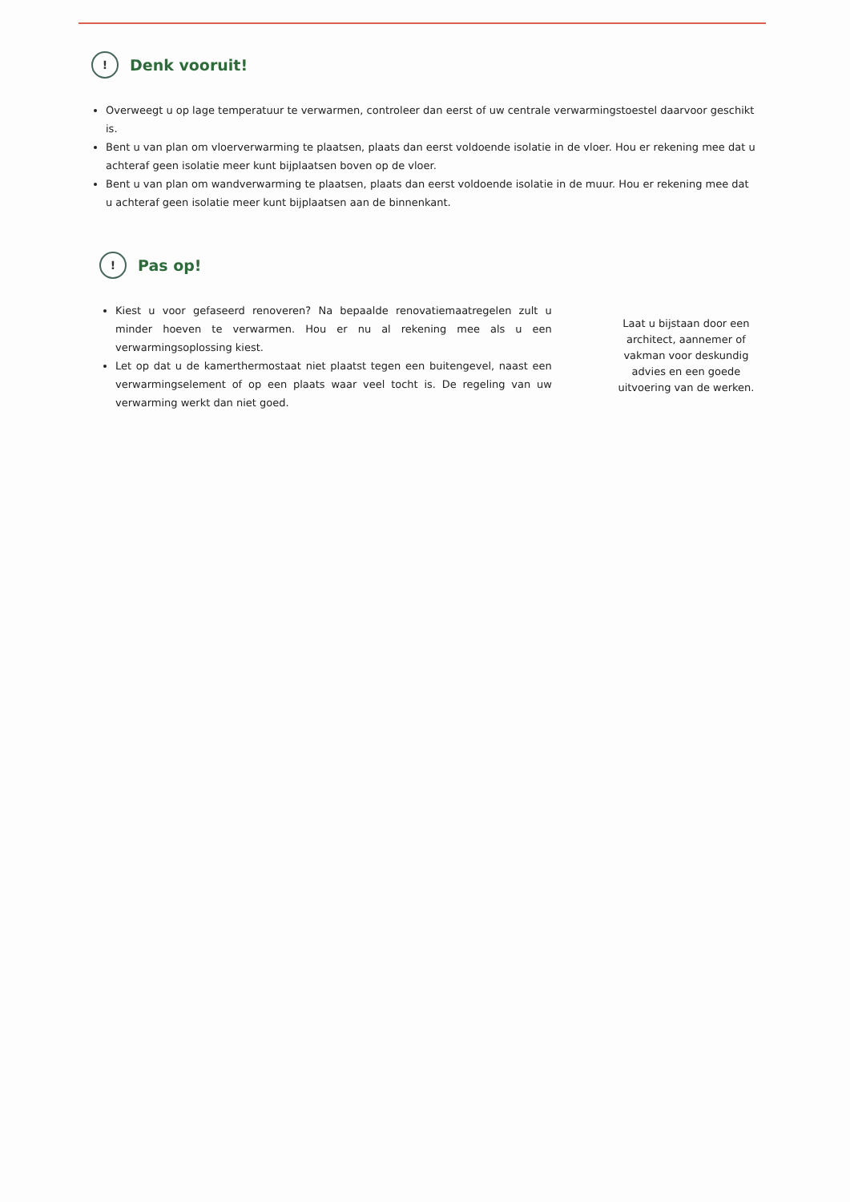! Denk vooruit!
Overweegt u op lage temperatuur te verwarmen, controleer dan eerst of uw centrale verwarmingstoestel daarvoor geschikt is.
Bent u van plan om vloerverwarming te plaatsen, plaats dan eerst voldoende isolatie in de vloer. Hou er rekening mee dat u achteraf geen isolatie meer kunt bijplaatsen boven op de vloer.
Bent u van plan om wandverwarming te plaatsen, plaats dan eerst voldoende isolatie in de muur. Hou er rekening mee dat u achteraf geen isolatie meer kunt bijplaatsen aan de binnenkant.
! Pas op!
Kiest u voor gefaseerd renoveren? Na bepaalde renovatiemaatregelen zult u minder hoeven te verwarmen. Hou er nu al rekening mee als u een verwarmingsoplossing kiest.
Let op dat u de kamerthermostaat niet plaatst tegen een buitengevel, naast een verwarmingselement of op een plaats waar veel tocht is. De regeling van uw verwarming werkt dan niet goed.
Laat u bijstaan door een architect, aannemer of vakman voor deskundig advies en een goede uitvoering van de werken.